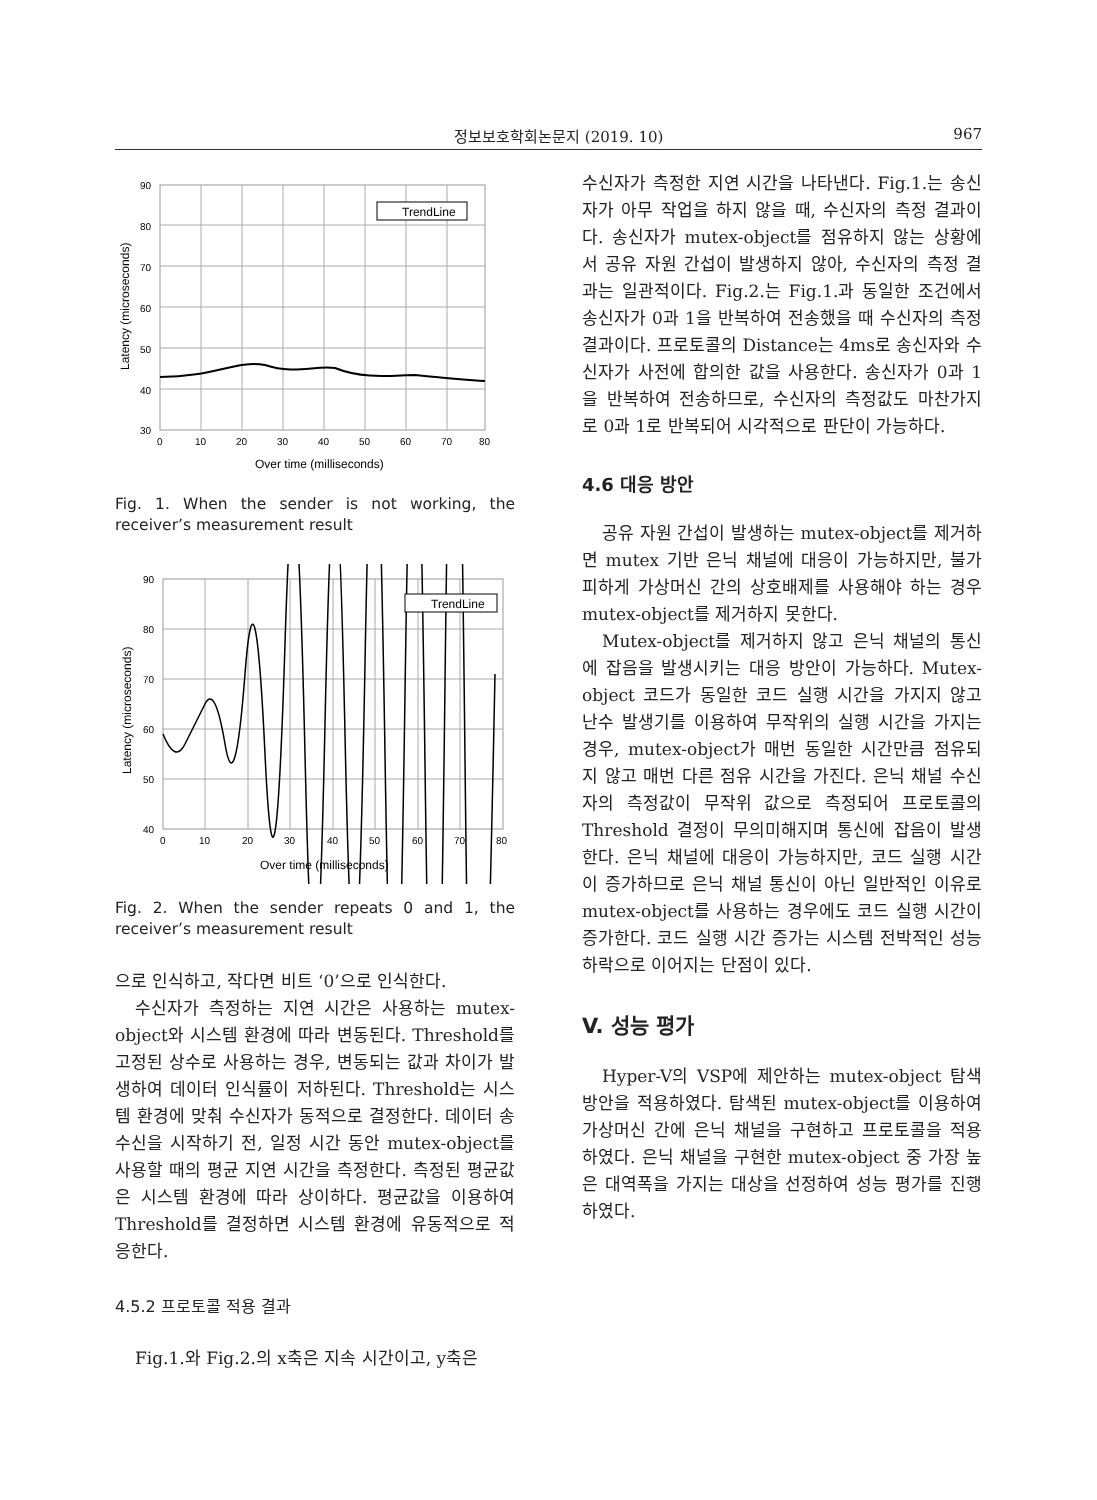정보보호학회논문지 (2019. 10) 967
TrendLine
90
80
70
60
50
40
30
0
10
20
30
40
50
60
70
80
Over time (milliseconds)
Latency (microseconds)
Fig. 1. When the sender is not working, the receiver’s measurement result
TrendLine
90
80
70
60
50
40
0
10
20
30
40
50
60
70
80
Over time (milliseconds)
Latency (microseconds)
Fig. 2. When the sender repeats 0 and 1, the receiver’s measurement result
으로 인식하고, 작다면 비트 ‘0’으로 인식한다.
수신자가 측정하는 지연 시간은 사용하는 mutex-object와 시스템 환경에 따라 변동된다. Threshold를 고정된 상수로 사용하는 경우, 변동되는 값과 차이가 발생하여 데이터 인식률이 저하된다. Threshold는 시스템 환경에 맞춰 수신자가 동적으로 결정한다. 데이터 송수신을 시작하기 전, 일정 시간 동안 mutex-object를 사용할 때의 평균 지연 시간을 측정한다. 측정된 평균값은 시스템 환경에 따라 상이하다. 평균값을 이용하여 Threshold를 결정하면 시스템 환경에 유동적으로 적응한다.
4.5.2 프로토콜 적용 결과
Fig.1.와 Fig.2.의 x축은 지속 시간이고, y축은
수신자가 측정한 지연 시간을 나타낸다. Fig.1.는 송신자가 아무 작업을 하지 않을 때, 수신자의 측정 결과이다. 송신자가 mutex-object를 점유하지 않는 상황에서 공유 자원 간섭이 발생하지 않아, 수신자의 측정 결과는 일관적이다. Fig.2.는 Fig.1.과 동일한 조건에서 송신자가 0과 1을 반복하여 전송했을 때 수신자의 측정 결과이다. 프로토콜의 Distance는 4ms로 송신자와 수신자가 사전에 합의한 값을 사용한다. 송신자가 0과 1을 반복하여 전송하므로, 수신자의 측정값도 마찬가지로 0과 1로 반복되어 시각적으로 판단이 가능하다.
4.6 대응 방안
공유 자원 간섭이 발생하는 mutex-object를 제거하면 mutex 기반 은닉 채널에 대응이 가능하지만, 불가피하게 가상머신 간의 상호배제를 사용해야 하는 경우 mutex-object를 제거하지 못한다.
Mutex-object를 제거하지 않고 은닉 채널의 통신에 잡음을 발생시키는 대응 방안이 가능하다. Mutex-object 코드가 동일한 코드 실행 시간을 가지지 않고 난수 발생기를 이용하여 무작위의 실행 시간을 가지는 경우, mutex-object가 매번 동일한 시간만큼 점유되지 않고 매번 다른 점유 시간을 가진다. 은닉 채널 수신자의 측정값이 무작위 값으로 측정되어 프로토콜의 Threshold 결정이 무의미해지며 통신에 잡음이 발생한다. 은닉 채널에 대응이 가능하지만, 코드 실행 시간이 증가하므로 은닉 채널 통신이 아닌 일반적인 이유로 mutex-object를 사용하는 경우에도 코드 실행 시간이 증가한다. 코드 실행 시간 증가는 시스템 전박적인 성능 하락으로 이어지는 단점이 있다.
V. 성능 평가
Hyper-V의 VSP에 제안하는 mutex-object 탐색 방안을 적용하였다. 탐색된 mutex-object를 이용하여 가상머신 간에 은닉 채널을 구현하고 프로토콜을 적용하였다. 은닉 채널을 구현한 mutex-object 중 가장 높은 대역폭을 가지는 대상을 선정하여 성능 평가를 진행하였다.